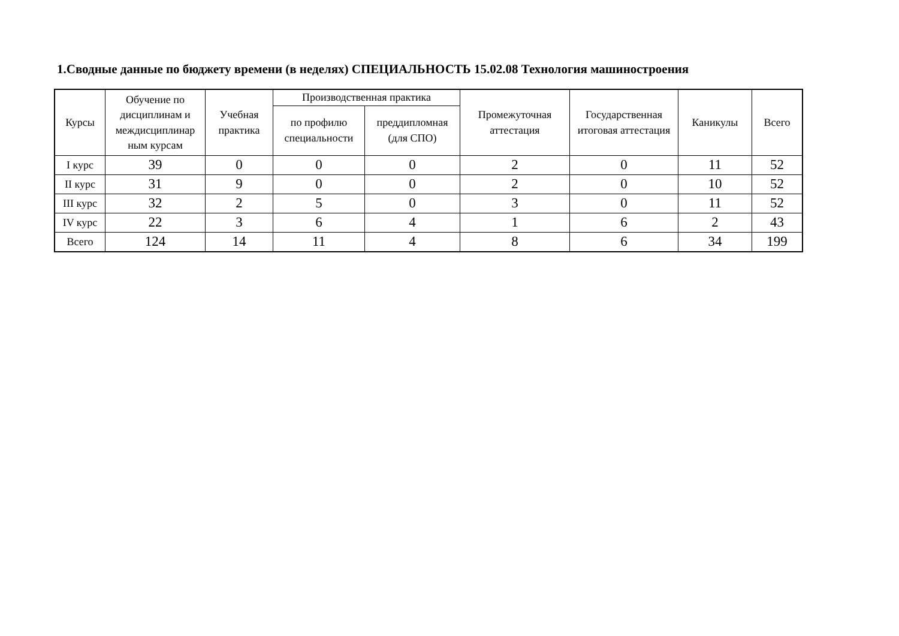1.Сводные данные по бюджету времени (в неделях) СПЕЦИАЛЬНОСТЬ 15.02.08 Технология машиностроения
| Курсы | Обучение по дисциплинам и междисциплинар ным курсам | Учебная практика | Производственная практика | | Промежуточная аттестация | Государственная итоговая аттестация | Каникулы | Всего |
| --- | --- | --- | --- | --- | --- | --- | --- | --- |
| | | | по профилю специальности | преддипломная (для СПО) | | | | |
| I курс | 39 | 0 | 0 | 0 | 2 | 0 | 11 | 52 |
| II курс | 31 | 9 | 0 | 0 | 2 | 0 | 10 | 52 |
| III курс | 32 | 2 | 5 | 0 | 3 | 0 | 11 | 52 |
| IV курс | 22 | 3 | 6 | 4 | 1 | 6 | 2 | 43 |
| Всего | 124 | 14 | 11 | 4 | 8 | 6 | 34 | 199 |